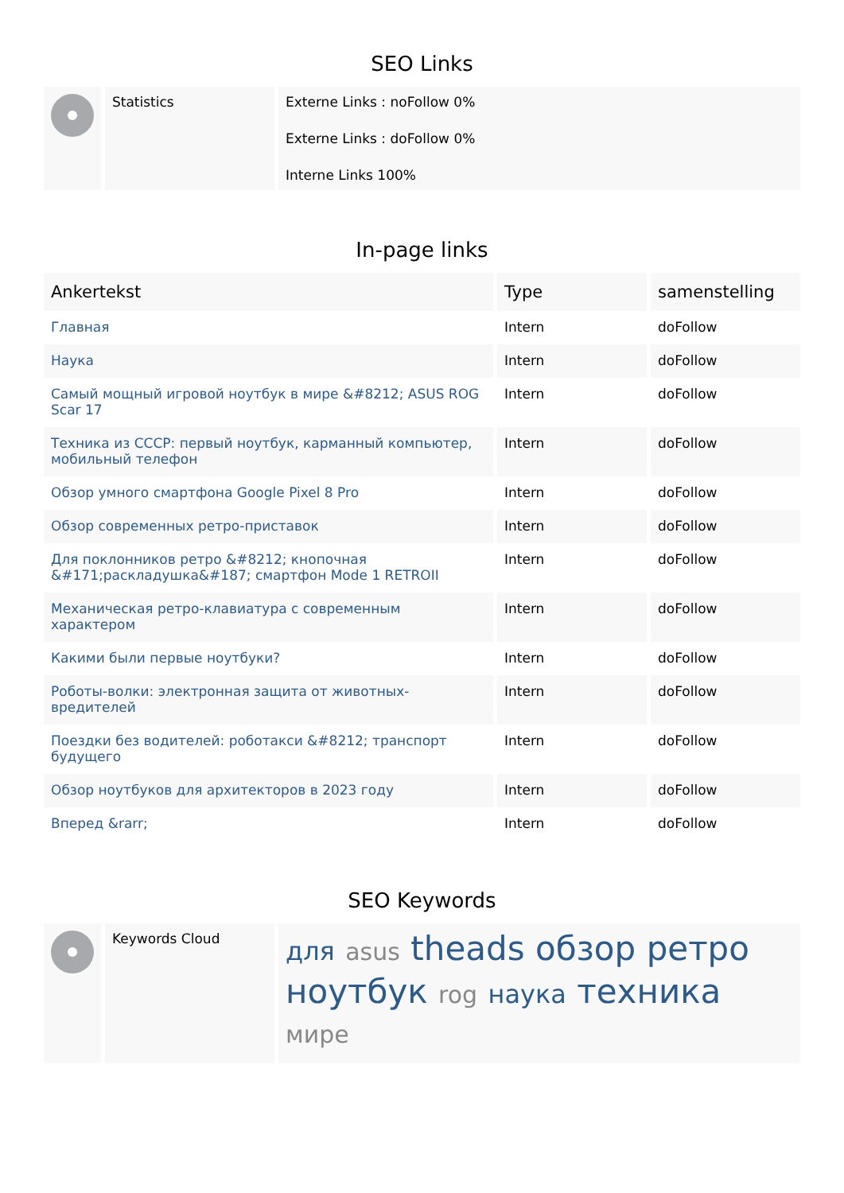SEO Links
| | Statistics | Externe Links : noFollow 0% Externe Links : doFollow 0% Interne Links 100% |
In-page links
| Ankertekst | Type | samenstelling |
| --- | --- | --- |
| Главная | Intern | doFollow |
| Наука | Intern | doFollow |
| Самый мощный игровой ноутбук в мире &#8212; ASUS ROG Scar 17 | Intern | doFollow |
| Техника из СССР: первый ноутбук, карманный компьютер, мобильный телефон | Intern | doFollow |
| Обзор умного смартфона Google Pixel 8 Pro | Intern | doFollow |
| Обзор современных ретро-приставок | Intern | doFollow |
| Для поклонников ретро &#8212; кнопочная &#171;раскладушка&#187; смартфон Mode 1 RETROII | Intern | doFollow |
| Механическая ретро-клавиатура с современным характером | Intern | doFollow |
| Какими были первые ноутбуки? | Intern | doFollow |
| Роботы-волки: электронная защита от животных-вредителей | Intern | doFollow |
| Поездки без водителей: роботакси &#8212; транспорт будущего | Intern | doFollow |
| Обзор ноутбуков для архитекторов в 2023 году | Intern | doFollow |
| Вперед &rarr; | Intern | doFollow |
SEO Keywords
| | Keywords Cloud | для asus theads обзор ретро ноутбук rog наука техника мире |